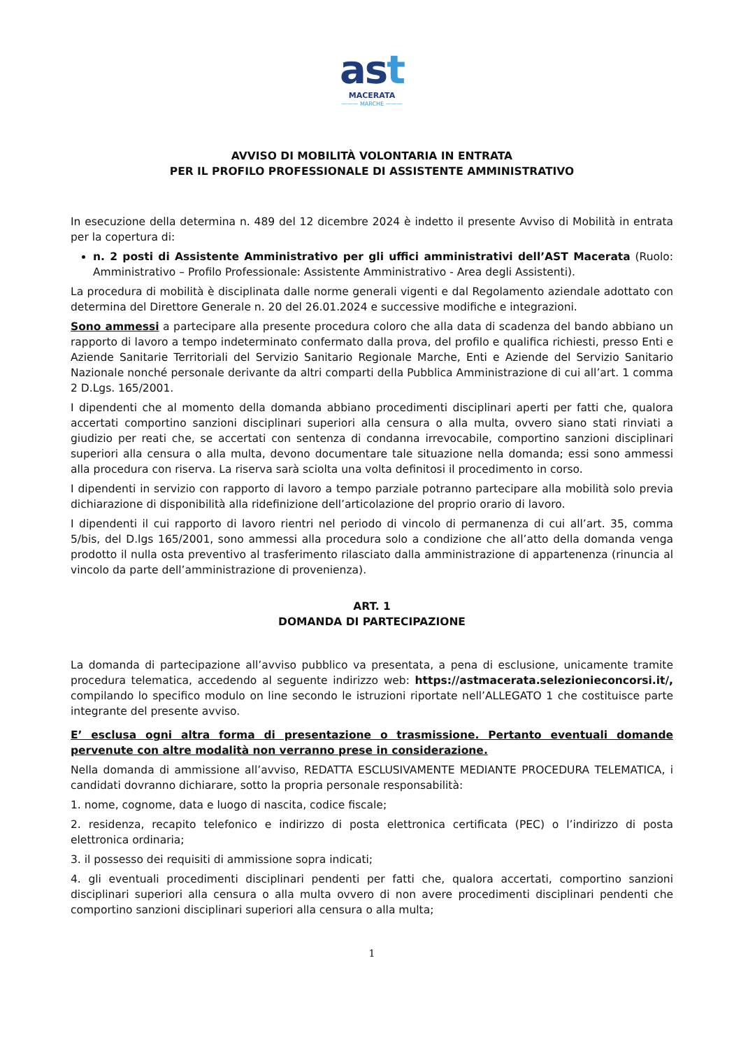ast
MACERATA
——— MARCHE ———
AVVISO DI MOBILITÀ VOLONTARIA IN ENTRATA
PER IL PROFILO PROFESSIONALE DI ASSISTENTE AMMINISTRATIVO
In esecuzione della determina n. 489 del 12 dicembre 2024 è indetto il presente Avviso di Mobilità in entrata per la copertura di:
n. 2 posti di Assistente Amministrativo per gli uffici amministrativi dell’AST Macerata (Ruolo: Amministrativo – Profilo Professionale: Assistente Amministrativo - Area degli Assistenti).
La procedura di mobilità è disciplinata dalle norme generali vigenti e dal Regolamento aziendale adottato con determina del Direttore Generale n. 20 del 26.01.2024 e successive modifiche e integrazioni.
Sono ammessi a partecipare alla presente procedura coloro che alla data di scadenza del bando abbiano un rapporto di lavoro a tempo indeterminato confermato dalla prova, del profilo e qualifica richiesti, presso Enti e Aziende Sanitarie Territoriali del Servizio Sanitario Regionale Marche, Enti e Aziende del Servizio Sanitario Nazionale nonché personale derivante da altri comparti della Pubblica Amministrazione di cui all’art. 1 comma 2 D.Lgs. 165/2001.
I dipendenti che al momento della domanda abbiano procedimenti disciplinari aperti per fatti che, qualora accertati comportino sanzioni disciplinari superiori alla censura o alla multa, ovvero siano stati rinviati a giudizio per reati che, se accertati con sentenza di condanna irrevocabile, comportino sanzioni disciplinari superiori alla censura o alla multa, devono documentare tale situazione nella domanda; essi sono ammessi alla procedura con riserva. La riserva sarà sciolta una volta definitosi il procedimento in corso.
I dipendenti in servizio con rapporto di lavoro a tempo parziale potranno partecipare alla mobilità solo previa dichiarazione di disponibilità alla ridefinizione dell’articolazione del proprio orario di lavoro.
I dipendenti il cui rapporto di lavoro rientri nel periodo di vincolo di permanenza di cui all’art. 35, comma 5/bis, del D.lgs 165/2001, sono ammessi alla procedura solo a condizione che all’atto della domanda venga prodotto il nulla osta preventivo al trasferimento rilasciato dalla amministrazione di appartenenza (rinuncia al vincolo da parte dell’amministrazione di provenienza).
ART. 1
DOMANDA DI PARTECIPAZIONE
La domanda di partecipazione all’avviso pubblico va presentata, a pena di esclusione, unicamente tramite procedura telematica, accedendo al seguente indirizzo web: https://astmacerata.selezionieconcorsi.it/, compilando lo specifico modulo on line secondo le istruzioni riportate nell’ALLEGATO 1 che costituisce parte integrante del presente avviso.
E’ esclusa ogni altra forma di presentazione o trasmissione. Pertanto eventuali domande pervenute con altre modalità non verranno prese in considerazione.
Nella domanda di ammissione all’avviso, REDATTA ESCLUSIVAMENTE MEDIANTE PROCEDURA TELEMATICA, i candidati dovranno dichiarare, sotto la propria personale responsabilità:
1. nome, cognome, data e luogo di nascita, codice fiscale;
2. residenza, recapito telefonico e indirizzo di posta elettronica certificata (PEC) o l’indirizzo di posta elettronica ordinaria;
3. il possesso dei requisiti di ammissione sopra indicati;
4. gli eventuali procedimenti disciplinari pendenti per fatti che, qualora accertati, comportino sanzioni disciplinari superiori alla censura o alla multa ovvero di non avere procedimenti disciplinari pendenti che comportino sanzioni disciplinari superiori alla censura o alla multa;
1